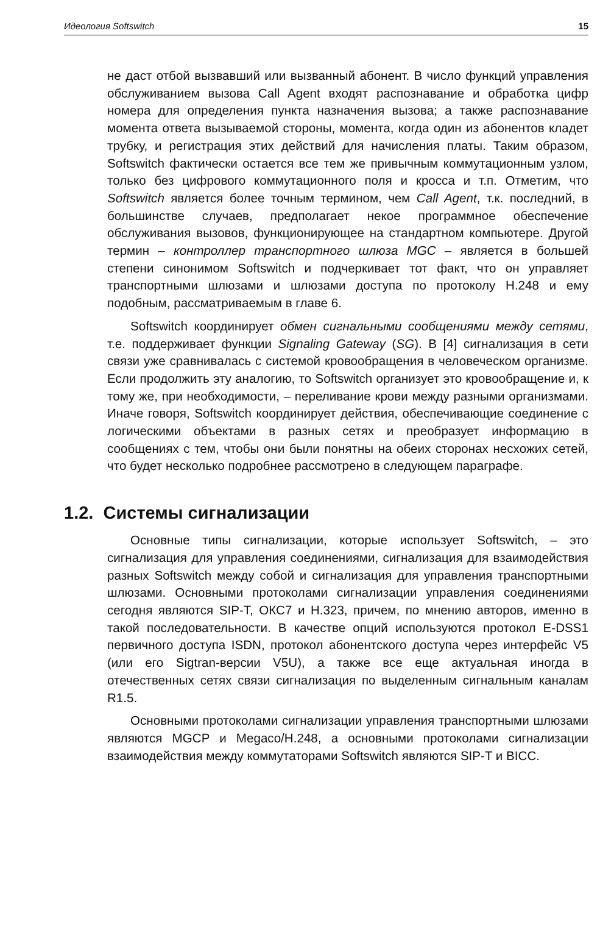Идеология Softswitch 15
не даст отбой вызвавший или вызванный абонент. В число функций управления обслуживанием вызова Call Agent входят распознавание и обработка цифр номера для определения пункта назначения вызова; а также распознавание момента ответа вызываемой стороны, момента, когда один из абонентов кладет трубку, и регистрация этих действий для начисления платы. Таким образом, Softswitch фактически остается все тем же привычным коммутационным узлом, только без цифрового коммутационного поля и кросса и т.п. Отметим, что Softswitch является более точным термином, чем Call Agent, т.к. последний, в большинстве случаев, предполагает некое программное обеспечение обслуживания вызовов, функционирующее на стандартном компьютере. Другой термин – контроллер транспортного шлюза MGC – является в большей степени синонимом Softswitch и подчеркивает тот факт, что он управляет транспортными шлюзами и шлюзами доступа по протоколу H.248 и ему подобным, рассматриваемым в главе 6.
Softswitch координирует обмен сигнальными сообщениями между сетями, т.е. поддерживает функции Signaling Gateway (SG). В [4] сигнализация в сети связи уже сравнивалась с системой кровообращения в человеческом организме. Если продолжить эту аналогию, то Softswitch организует это кровообращение и, к тому же, при необходимости, – переливание крови между разными организмами. Иначе говоря, Softswitch координирует действия, обеспечивающие соединение с логическими объектами в разных сетях и преобразует информацию в сообщениях с тем, чтобы они были понятны на обеих сторонах несхожих сетей, что будет несколько подробнее рассмотрено в следующем параграфе.
1.2. Системы сигнализации
Основные типы сигнализации, которые использует Softswitch, – это сигнализация для управления соединениями, сигнализация для взаимодействия разных Softswitch между собой и сигнализация для управления транспортными шлюзами. Основными протоколами сигнализации управления соединениями сегодня являются SIP-T, ОКС7 и H.323, причем, по мнению авторов, именно в такой последовательности. В качестве опций используются протокол E-DSS1 первичного доступа ISDN, протокол абонентского доступа через интерфейс V5 (или его Sigtran-версии V5U), а также все еще актуальная иногда в отечественных сетях связи сигнализация по выделенным сигнальным каналам R1.5.
Основными протоколами сигнализации управления транспортными шлюзами являются MGCP и Megaco/H.248, а основными протоколами сигнализации взаимодействия между коммутаторами Softswitch являются SIP-T и BICC.